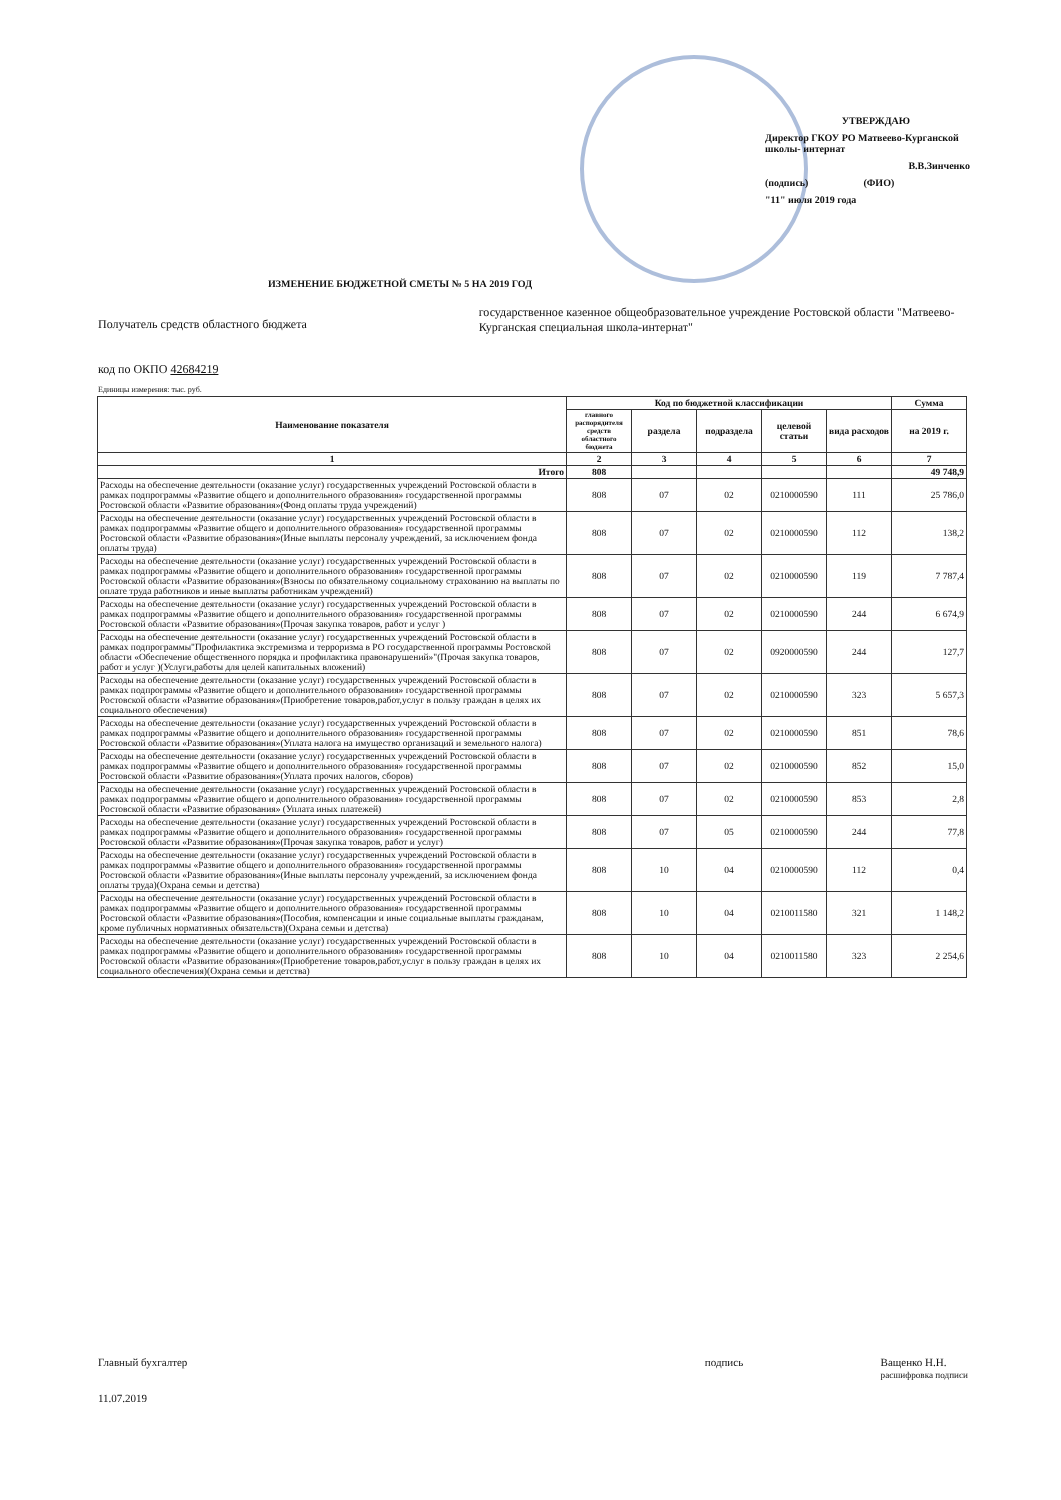УТВЕРЖДАЮ
Директор ГКОУ РО Матвеево-Курганской школы- интернат
В.В.Зинченко
(подпись) (ФИО)
"11" июля 2019 года
ИЗМЕНЕНИЕ БЮДЖЕТНОЙ СМЕТЫ № 5 НА 2019 ГОД
Получатель средств областного бюджета
государственное казенное общеобразовательное учреждение Ростовской области "Матвеево-Курганская специальная школа-интернат"
код по ОКПО 42684219
Единицы измерения: тыс. руб.
| Наименование показателя | Код по бюджетной классификации | | | | | Сумма |
| --- | --- | --- | --- | --- | --- | --- |
| | главного распорядителя средств областного бюджета | раздела | подраздела | целевой статьи | вида расходов | на 2019 г. |
| 1 | 2 | 3 | 4 | 5 | 6 | 7 |
| Итого | 808 | | | | | 49 748,9 |
| Расходы на обеспечение деятельности (оказание услуг) государственных учреждений Ростовской области в рамках подпрограммы «Развитие общего и дополнительного образования» государственной программы Ростовской области «Развитие образования»(Фонд оплаты труда учреждений) | 808 | 07 | 02 | 0210000590 | 111 | 25 786,0 |
| Расходы на обеспечение деятельности (оказание услуг) государственных учреждений Ростовской области в рамках подпрограммы «Развитие общего и дополнительного образования» государственной программы Ростовской области «Развитие образования»(Иные выплаты персоналу учреждений, за исключением фонда оплаты труда) | 808 | 07 | 02 | 0210000590 | 112 | 138,2 |
| Расходы на обеспечение деятельности (оказание услуг) государственных учреждений Ростовской области в рамках подпрограммы «Развитие общего и дополнительного образования» государственной программы Ростовской области «Развитие образования»(Взносы по обязательному социальному страхованию на выплаты по оплате труда работников и иные выплаты работникам учреждений) | 808 | 07 | 02 | 0210000590 | 119 | 7 787,4 |
| Расходы на обеспечение деятельности (оказание услуг) государственных учреждений Ростовской области в рамках подпрограммы «Развитие общего и дополнительного образования» государственной программы Ростовской области «Развитие образования»(Прочая закупка товаров, работ и услуг ) | 808 | 07 | 02 | 0210000590 | 244 | 6 674,9 |
| Расходы на обеспечение деятельности (оказание услуг) государственных учреждений Ростовской области в рамках подпрограммы"Профилактика экстремизма и терроризма в РО государственной программы Ростовской области «Обеспечение общественного порядка и профилактика правонарушений»"(Прочая закупка товаров, работ и услуг )(Услуги,работы для целей капитальных вложений) | 808 | 07 | 02 | 0920000590 | 244 | 127,7 |
| Расходы на обеспечение деятельности (оказание услуг) государственных учреждений Ростовской области в рамках подпрограммы «Развитие общего и дополнительного образования» государственной программы Ростовской области «Развитие образования»(Приобретение товаров,работ,услуг в пользу граждан в целях их социального обеспечения) | 808 | 07 | 02 | 0210000590 | 323 | 5 657,3 |
| Расходы на обеспечение деятельности (оказание услуг) государственных учреждений Ростовской области в рамках подпрограммы «Развитие общего и дополнительного образования» государственной программы Ростовской области «Развитие образования»(Уплата налога на имущество организаций и земельного налога) | 808 | 07 | 02 | 0210000590 | 851 | 78,6 |
| Расходы на обеспечение деятельности (оказание услуг) государственных учреждений Ростовской области в рамках подпрограммы «Развитие общего и дополнительного образования» государственной программы Ростовской области «Развитие образования»(Уплата прочих налогов, сборов) | 808 | 07 | 02 | 0210000590 | 852 | 15,0 |
| Расходы на обеспечение деятельности (оказание услуг) государственных учреждений Ростовской области в рамках подпрограммы «Развитие общего и дополнительного образования» государственной программы Ростовской области «Развитие образования» (Уплата иных платежей) | 808 | 07 | 02 | 0210000590 | 853 | 2,8 |
| Расходы на обеспечение деятельности (оказание услуг) государственных учреждений Ростовской области в рамках подпрограммы «Развитие общего и дополнительного образования» государственной программы Ростовской области «Развитие образования»(Прочая закупка товаров, работ и услуг) | 808 | 07 | 05 | 0210000590 | 244 | 77,8 |
| Расходы на обеспечение деятельности (оказание услуг) государственных учреждений Ростовской области в рамках подпрограммы «Развитие общего и дополнительного образования» государственной программы Ростовской области «Развитие образования»(Иные выплаты персоналу учреждений, за исключением фонда оплаты труда)(Охрана семьи и детства) | 808 | 10 | 04 | 0210000590 | 112 | 0,4 |
| Расходы на обеспечение деятельности (оказание услуг) государственных учреждений Ростовской области в рамках подпрограммы «Развитие общего и дополнительного образования» государственной программы Ростовской области «Развитие образования»(Пособия, компенсации и иные социальные выплаты гражданам, кроме публичных нормативных обязательств)(Охрана семьи и детства) | 808 | 10 | 04 | 0210011580 | 321 | 1 148,2 |
| Расходы на обеспечение деятельности (оказание услуг) государственных учреждений Ростовской области в рамках подпрограммы «Развитие общего и дополнительного образования» государственной программы Ростовской области «Развитие образования»(Приобретение товаров,работ,услуг в пользу граждан в целях их социального обеспечения)(Охрана семьи и детства) | 808 | 10 | 04 | 0210011580 | 323 | 2 254,6 |
Главный бухгалтер подпись Ващенко Н.Н.
расшифровка подписи
11.07.2019